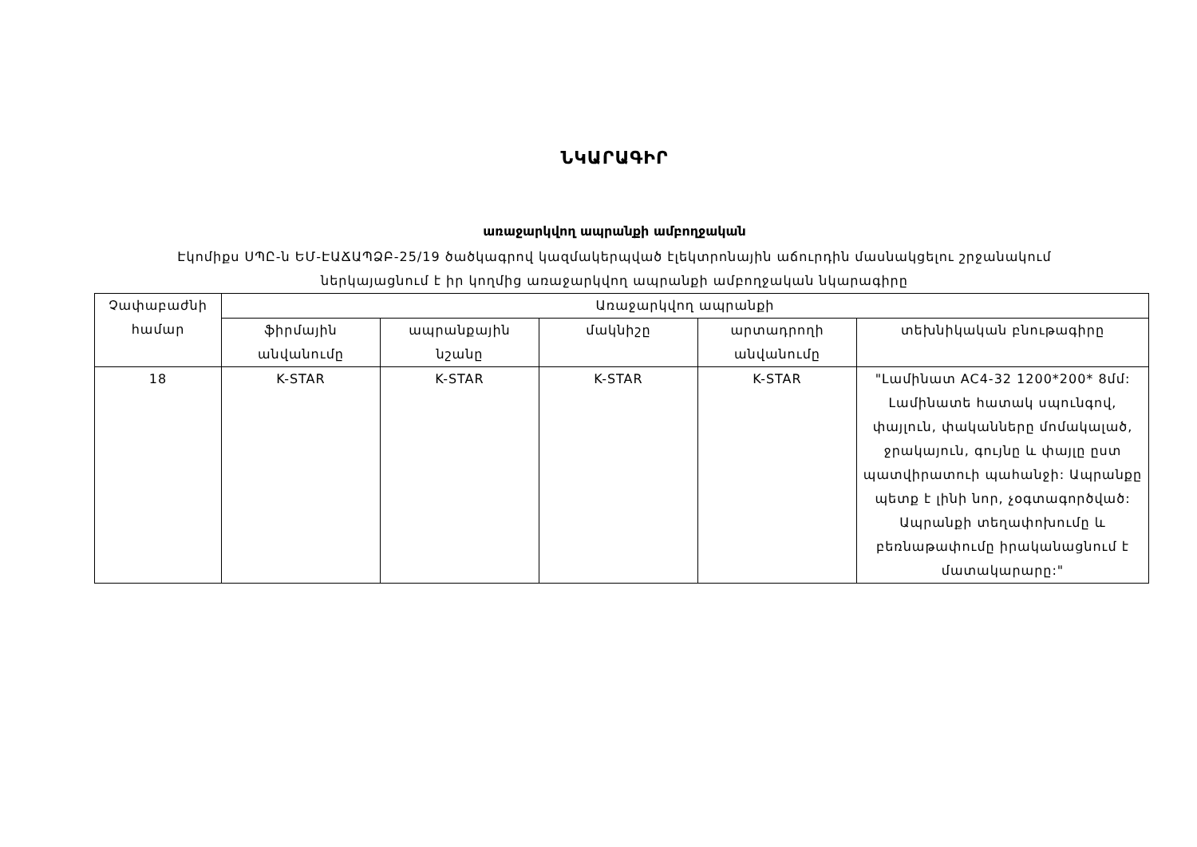ՆԿԱՐԱԳԻՐ
առաջարկվող ապրանքի ամբողջական
Էկոմիքս ՍՊԸ-ն ԵՄ-ԷԱՃԱՊՁԲ-25/19 ծածկագրով կազմակերպված էլեկտրոնային աճուրդին մասնակցելու շրջանակում ներկայացնում է իր կողմից առաջարկվող ապրանքի ամբողջական նկարագիրը
| Չափաբաժնի համար | Առաջարկվող ապրանքի | | | | |
| --- | --- | --- | --- | --- | --- |
| | ֆիրմային անվանումը | ապրանքային նշանը | մակնիշը | արտադրողի անվանումը | տեխնիկական բնութագիրը |
| 18 | K-STAR | K-STAR | K-STAR | K-STAR | "Լամինատ AC4-32 1200*200* 8մմ: Լամինատե հատակ սպունգով, փայլուն, փականները մոմակալած, ջրակայուն, գույնը և փայլը ըստ պատվիրատուի պահանջի: Ապրանքը պետք է լինի նոր, չօգտագործված: Ապրանքի տեղափոխումը և բեռնաթափումը իրականացնում է մատակարարը:" |